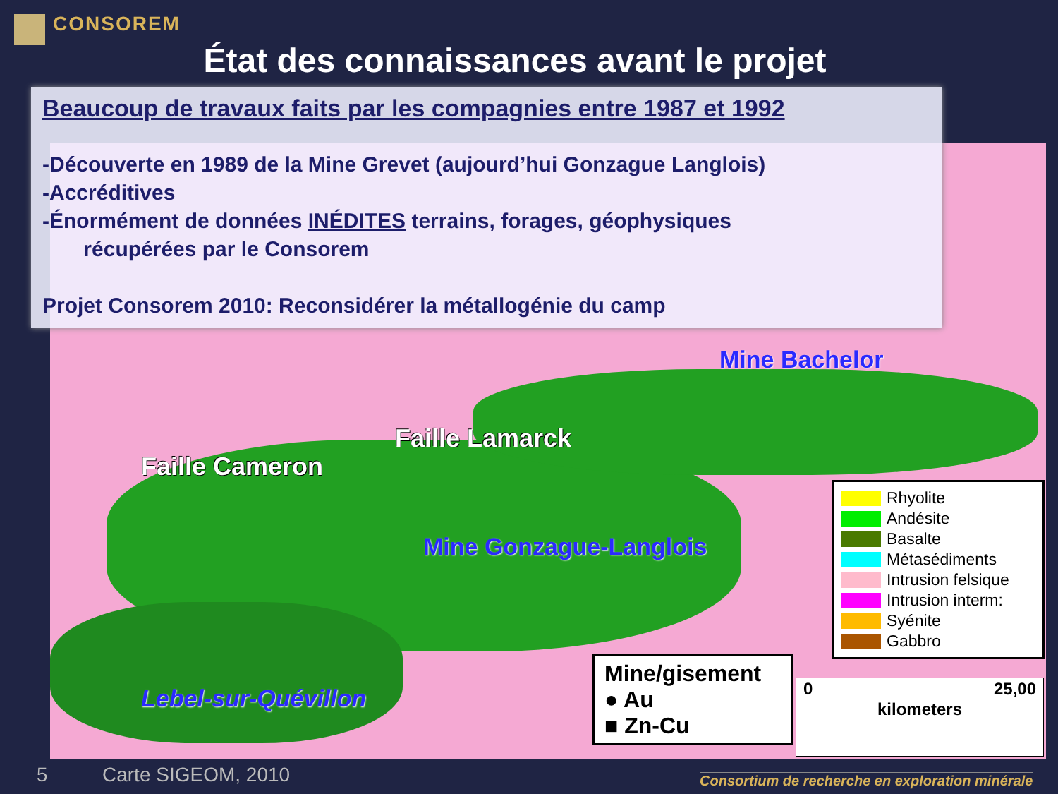CONSOREM
État des connaissances avant le projet
Beaucoup de travaux faits par les compagnies entre 1987 et 1992
-Découverte en 1989 de la Mine Grevet (aujourd’hui Gonzague Langlois)
-Accréditives
-Énormément de données INÉDITES terrains, forages, géophysiques
récupérées par le Consorem
Projet Consorem 2010: Reconsidérer la métallogénie du camp
Mine Bachelor
Faille Cameron
Faille Lamarck
Mine Gonzague-Langlois
Lebel-sur-Quévillon
Rhyolite
Andésite
Basalte
Métasédiments
Intrusion felsique
Intrusion interm:
Syénite
Gabbro
Mine/gisement
● Au
■ Zn-Cu
0 25,00
kilometers
5 Carte SIGEOM, 2010
Consortium de recherche en exploration minérale